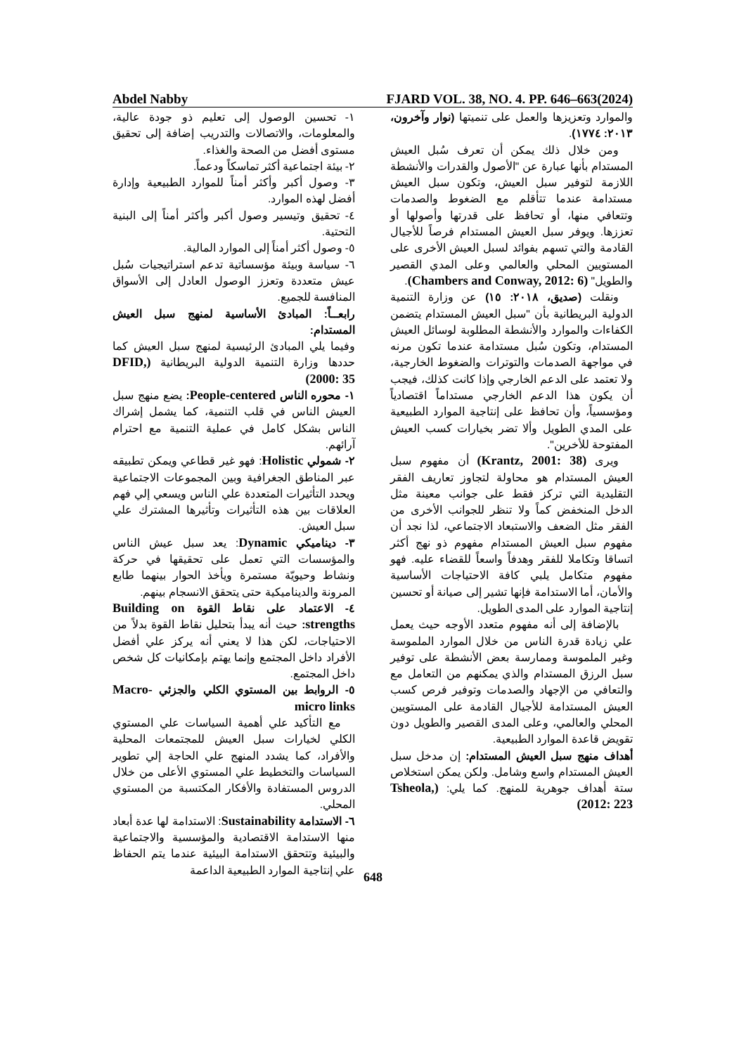Abdel Nabby FJARD VOL. 38, NO. 4. PP. 646–663(2024)
والموارد وتعزيزها والعمل على تنميتها (نوار وآخرون، ٢٠١٣: ١٧٧٤).
ومن خلال ذلك يمكن أن تعرف سُبل العيش المستدام بأنها عبارة عن "الأصول والقدرات والأنشطة اللازمة لتوفير سبل العيش، وتكون سبل العيش مستدامة عندما تتأقلم مع الضغوط والصدمات وتتعافي منها، أو تحافظ على قدرتها وأصولها أو تعززها. ويوفر سبل العيش المستدام فرصاً للأجيال القادمة والتي تسهم بفوائد لسبل العيش الأخرى على المستويين المحلي والعالمي وعلى المدي القصير والطويل" (Chambers and Conway, 2012: 6).
ونقلت (صديق، ٢٠١٨: ١٥) عن وزارة التنمية الدولية البريطانية بأن "سبل العيش المستدام يتضمن الكفاءات والموارد والأنشطة المطلوبة لوسائل العيش المستدام، وتكون سُبل مستدامة عندما تكون مرنه في مواجهة الصدمات والتوترات والضغوط الخارجية، ولا تعتمد على الدعم الخارجي وإذا كانت كذلك، فيجب أن يكون هذا الدعم الخارجي مستداماً اقتصادياً ومؤسسياً، وأن تحافظ على إنتاجية الموارد الطبيعية على المدي الطويل وألا تضر بخيارات كسب العيش المفتوحة للأخرين".
ويرى (Krantz, 2001: 38) أن مفهوم سبل العيش المستدام هو محاولة لتجاوز تعاريف الفقر التقليدية التي تركز فقط على جوانب معينة مثل الدخل المنخفض كماً ولا تنظر للجوانب الأخرى من الفقر مثل الضعف والاستبعاد الاجتماعي، لذا نجد أن مفهوم سبل العيش المستدام مفهوم ذو نهج أكثر اتساقا وتكاملا للفقر وهدفاً واسعاً للقضاء عليه. فهو مفهوم متكامل يلبي كافة الاحتياجات الأساسية والأمان، أما الاستدامة فإنها تشير إلى صيانة أو تحسين إنتاجية الموارد على المدى الطويل.
بالإضافة إلى أنه مفهوم متعدد الأوجه حيث يعمل علي زيادة قدرة الناس من خلال الموارد الملموسة وغير الملموسة وممارسة بعض الأنشطة على توفير سبل الرزق المستدام والذي يمكنهم من التعامل مع والتعافي من الإجهاد والصدمات وتوفير فرص كسب العيش المستدامة للأجيال القادمة على المستويين المحلي والعالمي، وعلى المدى القصير والطويل دون تقويض قاعدة الموارد الطبيعية.
أهداف منهج سبل العيش المستدام: إن مدخل سبل العيش المستدام واسع وشامل. ولكن يمكن استخلاص ستة أهداف جوهرية للمنهج. كما يلي: (Tsheola, 2012: 223)
١- تحسين الوصول إلى تعليم ذو جودة عالية، والمعلومات، والاتصالات والتدريب إضافة إلى تحقيق مستوى أفضل من الصحة والغذاء.
٢- بيئة اجتماعية أكثر تماسكاً ودعماً.
٣- وصول أكبر وأكثر أمناً للموارد الطبيعية وإدارة أفضل لهذه الموارد.
٤- تحقيق وتيسير وصول أكبر وأكثر أمناً إلى البنية التحتية.
٥- وصول أكثر أمناً إلى الموارد المالية.
٦- سياسة وبيئة مؤسساتية تدعم استراتيجيات سُبل عيش متعددة وتعزز الوصول العادل إلى الأسواق المنافسة للجميع.
رابعــاً: المبادئ الأساسية لمنهج سبل العيش المستدام:
وفيما يلي المبادئ الرئيسية لمنهج سبل العيش كما حددها وزارة التنمية الدولية البريطانية (DFID, 2000: 35)
١- محوره الناس People-centered: يضع منهج سبل العيش الناس في قلب التنمية، كما يشمل إشراك الناس بشكل كامل في عملية التنمية مع احترام آرائهم.
٢- شمولي Holistic: فهو غير قطاعي ويمكن تطبيقه عبر المناطق الجغرافية وبين المجموعات الاجتماعية ويحدد التأثيرات المتعددة علي الناس ويسعي إلي فهم العلاقات بين هذه التأثيرات وتأثيرها المشترك علي سبل العيش.
٣- ديناميكي Dynamic: يعد سبل عيش الناس والمؤسسات التي تعمل على تحقيقها في حركة ونشاط وحيويّة مستمرة ويأخذ الحوار بينهما طابع المرونة والديناميكية حتى يتحقق الانسجام بينهم.
٤- الاعتماد على نقاط القوة Building on strengths: حيث أنه يبدأ بتحليل نقاط القوة بدلاً من الاحتياجات، لكن هذا لا يعني أنه يركز علي أفضل الأفراد داخل المجتمع وإنما يهتم بإمكانيات كل شخص داخل المجتمع.
٥- الروابط بين المستوي الكلي والجزئي Macro-micro links
مع التأكيد علي أهمية السياسات علي المستوي الكلي لخيارات سبل العيش للمجتمعات المحلية والأفراد، كما يشدد المنهج علي الحاجة إلي تطوير السياسات والتخطيط علي المستوي الأعلى من خلال الدروس المستفادة والأفكار المكتسبة من المستوي المحلي.
٦- الاستدامة Sustainability: الاستدامة لها عدة أبعاد منها الاستدامة الاقتصادية والمؤسسية والاجتماعية والبيئية وتتحقق الاستدامة البيئية عندما يتم الحفاظ علي إنتاجية الموارد الطبيعية الداعمة
648